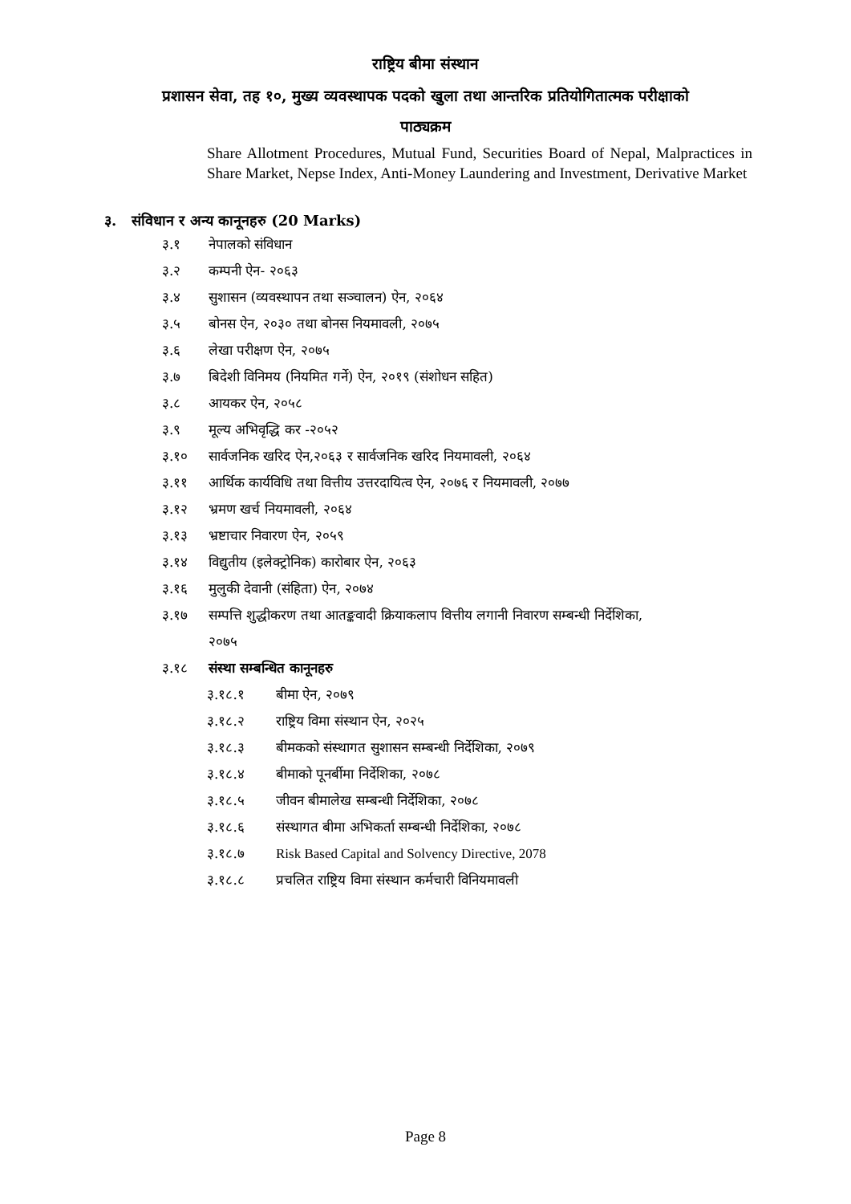राष्ट्रिय बीमा संस्थान
प्रशासन सेवा, तह १०, मुख्य व्यवस्थापक पदको खुला तथा आन्तरिक प्रतियोगितात्मक परीक्षाको
पाठ्यक्रम
Share Allotment Procedures, Mutual Fund, Securities Board of Nepal, Malpractices in Share Market, Nepse Index, Anti-Money Laundering and Investment, Derivative Market
३. संविधान र अन्य कानूनहरु (20 Marks)
३.१ नेपालको संविधान
३.२ कम्पनी ऐन- २०६३
३.४ सुशासन (व्यवस्थापन तथा सञ्चालन) ऐन, २०६४
३.५ बोनस ऐन, २०३० तथा बोनस नियमावली, २०७५
३.६ लेखा परीक्षण ऐन, २०७५
३.७ बिदेशी विनिमय (नियमित गर्ने) ऐन, २०१९ (संशोधन सहित)
३.८ आयकर ऐन, २०५८
३.९ मूल्य अभिवृद्धि कर -२०५२
३.१० सार्वजनिक खरिद ऐन,२०६३ र सार्वजनिक खरिद नियमावली, २०६४
३.११ आर्थिक कार्यविधि तथा वित्तीय उत्तरदायित्व ऐन, २०७६ र नियमावली, २०७७
३.१२ भ्रमण खर्च नियमावली, २०६४
३.१३ भ्रष्टाचार निवारण ऐन, २०५९
३.१४ विद्युतीय (इलेक्ट्रोनिक) कारोबार ऐन, २०६३
३.१६ मुलुकी देवानी (संहिता) ऐन, २०७४
३.१७ सम्पत्ति शुद्धीकरण तथा आतङ्कवादी क्रियाकलाप वित्तीय लगानी निवारण सम्बन्धी निर्देशिका,
२०७५
३.१८ संस्था सम्बन्धित कानूनहरु
३.१८.१ बीमा ऐन, २०७९
३.१८.२ राष्ट्रिय विमा संस्थान ऐन, २०२५
३.१८.३ बीमकको संस्थागत सुशासन सम्बन्धी निर्देशिका, २०७९
३.१८.४ बीमाको पूनर्बीमा निर्देशिका, २०७८
३.१८.५ जीवन बीमालेख सम्बन्धी निर्देशिका, २०७८
३.१८.६ संस्थागत बीमा अभिकर्ता सम्बन्धी निर्देशिका, २०७८
३.१८.७ Risk Based Capital and Solvency Directive, 2078
३.१८.८ प्रचलित राष्ट्रिय विमा संस्थान कर्मचारी विनियमावली
Page 8